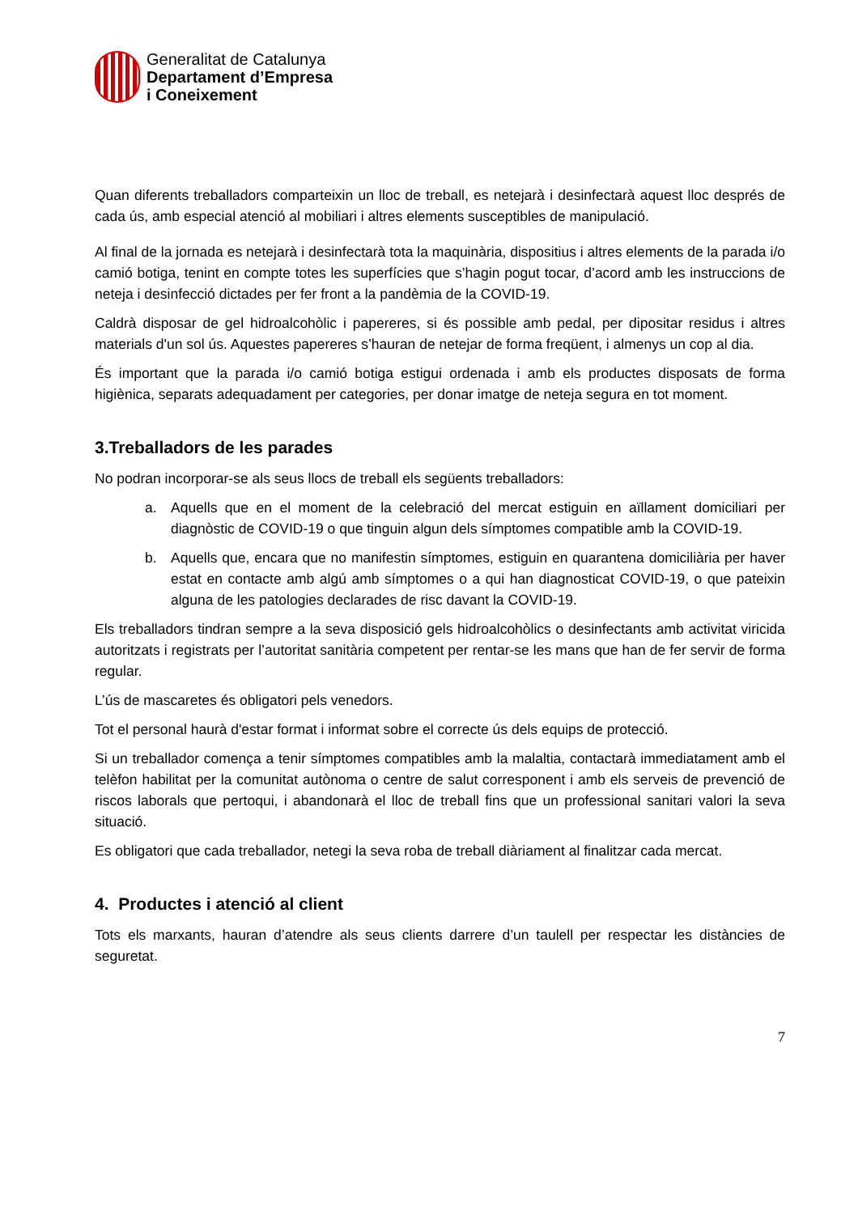Generalitat de Catalunya
Departament d’Empresa
i Coneixement
Quan diferents treballadors comparteixin un lloc de treball, es netejarà i desinfectarà aquest lloc després de cada ús, amb especial atenció al mobiliari i altres elements susceptibles de manipulació.
Al final de la jornada es netejarà i desinfectarà tota la maquinària, dispositius i altres elements de la parada i/o camió botiga, tenint en compte totes les superfícies que s’hagin pogut tocar, d’acord amb les instruccions de neteja i desinfecció dictades per fer front a la pandèmia de la COVID-19.
Caldrà disposar de gel hidroalcohòlic i papereres, si és possible amb pedal, per dipositar residus i altres materials d'un sol ús. Aquestes papereres s’hauran de netejar de forma freqüent, i almenys un cop al dia.
És important que la parada i/o camió botiga estigui ordenada i amb els productes disposats de forma higiènica, separats adequadament per categories, per donar imatge de neteja segura en tot moment.
3.Treballadors de les parades
No podran incorporar-se als seus llocs de treball els següents treballadors:
a. Aquells que en el moment de la celebració del mercat estiguin en aïllament domiciliari per diagnòstic de COVID-19 o que tinguin algun dels símptomes compatible amb la COVID-19.
b. Aquells que, encara que no manifestin símptomes, estiguin en quarantena domiciliària per haver estat en contacte amb algú amb símptomes o a qui han diagnosticat COVID-19, o que pateixin alguna de les patologies declarades de risc davant la COVID-19.
Els treballadors tindran sempre a la seva disposició gels hidroalcohòlics o desinfectants amb activitat viricida autoritzats i registrats per l’autoritat sanitària competent per rentar-se les mans que han de fer servir de forma regular.
L’ús de mascaretes és obligatori pels venedors.
Tot el personal haurà d'estar format i informat sobre el correcte ús dels equips de protecció.
Si un treballador comença a tenir símptomes compatibles amb la malaltia, contactarà immediatament amb el telèfon habilitat per la comunitat autònoma o centre de salut corresponent i amb els serveis de prevenció de riscos laborals que pertoqui, i abandonarà el lloc de treball fins que un professional sanitari valori la seva situació.
Es obligatori que cada treballador, netegi la seva roba de treball diàriament al finalitzar cada mercat.
4. Productes i atenció al client
Tots els marxants, hauran d’atendre als seus clients darrere d’un taulell per respectar les distàncies de seguretat.
7